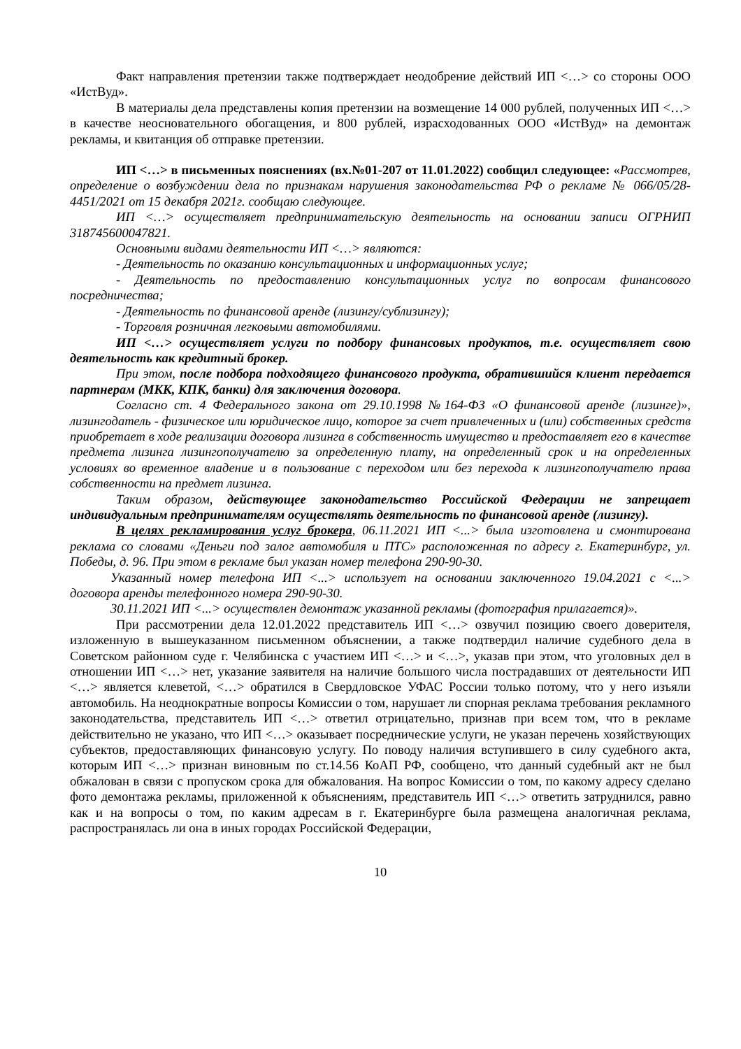Факт направления претензии также подтверждает неодобрение действий ИП <…> со стороны ООО «ИстВуд».
В материалы дела представлены копия претензии на возмещение 14 000 рублей, полученных ИП <…> в качестве неосновательного обогащения, и 800 рублей, израсходованных ООО «ИстВуд» на демонтаж рекламы, и квитанция об отправке претензии.
ИП <…> в письменных пояснениях (вх.№01-207 от 11.01.2022) сообщил следующее: «Рассмотрев, определение о возбуждении дела по признакам нарушения законодательства РФ о рекламе № 066/05/28-4451/2021 от 15 декабря 2021г. сообщаю следующее.
ИП <…> осуществляет предпринимательскую деятельность на основании записи ОГРНИП 318745600047821.
Основными видами деятельности ИП <…> являются:
- Деятельность по оказанию консультационных и информационных услуг;
- Деятельность по предоставлению консультационных услуг по вопросам финансового посредничества;
- Деятельность по финансовой аренде (лизингу/сублизингу);
- Торговля розничная легковыми автомобилями.
ИП <…> осуществляет услуги по подбору финансовых продуктов, т.е. осуществляет свою деятельность как кредитный брокер.
При этом, после подбора подходящего финансового продукта, обратившийся клиент передается партнерам (МКК, КПК, банки) для заключения договора.
Согласно ст. 4 Федерального закона от 29.10.1998 №164-ФЗ «О финансовой аренде (лизинге)», лизингодатель - физическое или юридическое лицо, которое за счет привлеченных и (или) собственных средств приобретает в ходе реализации договора лизинга в собственность имущество и предоставляет его в качестве предмета лизинга лизингополучателю за определенную плату, на определенный срок и на определенных условиях во временное владение и в пользование с переходом или без перехода к лизингополучателю права собственности на предмет лизинга.
Таким образом, действующее законодательство Российской Федерации не запрещает индивидуальным предпринимателям осуществлять деятельность по финансовой аренде (лизингу).
В целях рекламирования услуг брокера, 06.11.2021 ИП <...> была изготовлена и смонтирована реклама со словами «Деньги под залог автомобиля и ПТС» расположенная по адресу г. Екатеринбург, ул. Победы, д. 96. При этом в рекламе был указан номер телефона 290-90-30.
Указанный номер телефона ИП <...> использует на основании заключенного 19.04.2021 с <...> договора аренды телефонного номера 290-90-30.
30.11.2021 ИП <...> осуществлен демонтаж указанной рекламы (фотография прилагается)».
При рассмотрении дела 12.01.2022 представитель ИП <…> озвучил позицию своего доверителя, изложенную в вышеуказанном письменном объяснении, а также подтвердил наличие судебного дела в Советском районном суде г. Челябинска с участием ИП <…> и <…>, указав при этом, что уголовных дел в отношении ИП <…> нет, указание заявителя на наличие большого числа пострадавших от деятельности ИП <…> является клеветой, <…> обратился в Свердловское УФАС России только потому, что у него изъяли автомобиль. На неоднократные вопросы Комиссии о том, нарушает ли спорная реклама требования рекламного законодательства, представитель ИП <…> ответил отрицательно, признав при всем том, что в рекламе действительно не указано, что ИП <…> оказывает посреднические услуги, не указан перечень хозяйствующих субъектов, предоставляющих финансовую услугу. По поводу наличия вступившего в силу судебного акта, которым ИП <…> признан виновным по ст.14.56 КоАП РФ, сообщено, что данный судебный акт не был обжалован в связи с пропуском срока для обжалования. На вопрос Комиссии о том, по какому адресу сделано фото демонтажа рекламы, приложенной к объяснениям, представитель ИП <…> ответить затруднился, равно как и на вопросы о том, по каким адресам в г. Екатеринбурге была размещена аналогичная реклама, распространялась ли она в иных городах Российской Федерации,
10